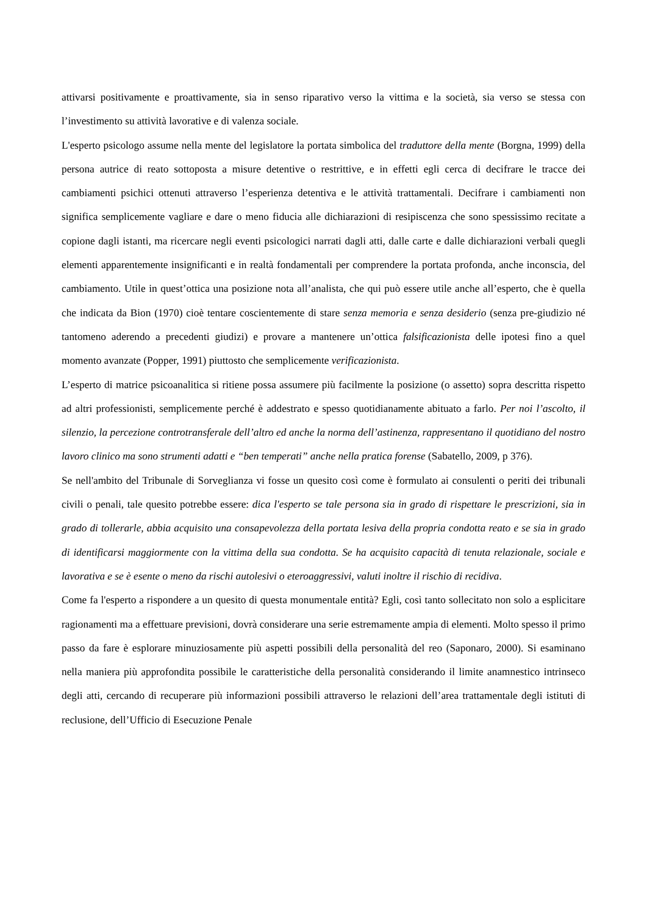attivarsi positivamente e proattivamente, sia in senso riparativo verso la vittima e la società, sia verso se stessa con l’investimento su attività lavorative e di valenza sociale.
L'esperto psicologo assume nella mente del legislatore la portata simbolica del traduttore della mente (Borgna, 1999) della persona autrice di reato sottoposta a misure detentive o restrittive, e in effetti egli cerca di decifrare le tracce dei cambiamenti psichici ottenuti attraverso l’esperienza detentiva e le attività trattamentali. Decifrare i cambiamenti non significa semplicemente vagliare e dare o meno fiducia alle dichiarazioni di resipiscenza che sono spessissimo recitate a copione dagli istanti, ma ricercare negli eventi psicologici narrati dagli atti, dalle carte e dalle dichiarazioni verbali quegli elementi apparentemente insignificanti e in realtà fondamentali per comprendere la portata profonda, anche inconscia, del cambiamento. Utile in quest’ottica una posizione nota all’analista, che qui può essere utile anche all’esperto, che è quella che indicata da Bion (1970) cioè tentare coscientemente di stare senza memoria e senza desiderio (senza pre-giudizio né tantomeno aderendo a precedenti giudizi) e provare a mantenere un’ottica falsificazionista delle ipotesi fino a quel momento avanzate (Popper, 1991) piuttosto che semplicemente verificazionista.
L’esperto di matrice psicoanalitica si ritiene possa assumere più facilmente la posizione (o assetto) sopra descritta rispetto ad altri professionisti, semplicemente perché è addestrato e spesso quotidianamente abituato a farlo. Per noi l’ascolto, il silenzio, la percezione controtransferale dell’altro ed anche la norma dell’astinenza, rappresentano il quotidiano del nostro lavoro clinico ma sono strumenti adatti e “ben temperati” anche nella pratica forense (Sabatello, 2009, p 376).
Se nell'ambito del Tribunale di Sorveglianza vi fosse un quesito così come è formulato ai consulenti o periti dei tribunali civili o penali, tale quesito potrebbe essere: dica l'esperto se tale persona sia in grado di rispettare le prescrizioni, sia in grado di tollerarle, abbia acquisito una consapevolezza della portata lesiva della propria condotta reato e se sia in grado di identificarsi maggiormente con la vittima della sua condotta. Se ha acquisito capacità di tenuta relazionale, sociale e lavorativa e se è esente o meno da rischi autolesivi o eteroaggressivi, valuti inoltre il rischio di recidiva.
Come fa l'esperto a rispondere a un quesito di questa monumentale entità? Egli, così tanto sollecitato non solo a esplicitare ragionamenti ma a effettuare previsioni, dovrà considerare una serie estremamente ampia di elementi. Molto spesso il primo passo da fare è esplorare minuziosamente più aspetti possibili della personalità del reo (Saponaro, 2000). Si esaminano nella maniera più approfondita possibile le caratteristiche della personalità considerando il limite anamnestico intrinseco degli atti, cercando di recuperare più informazioni possibili attraverso le relazioni dell’area trattamentale degli istituti di reclusione, dell’Ufficio di Esecuzione Penale